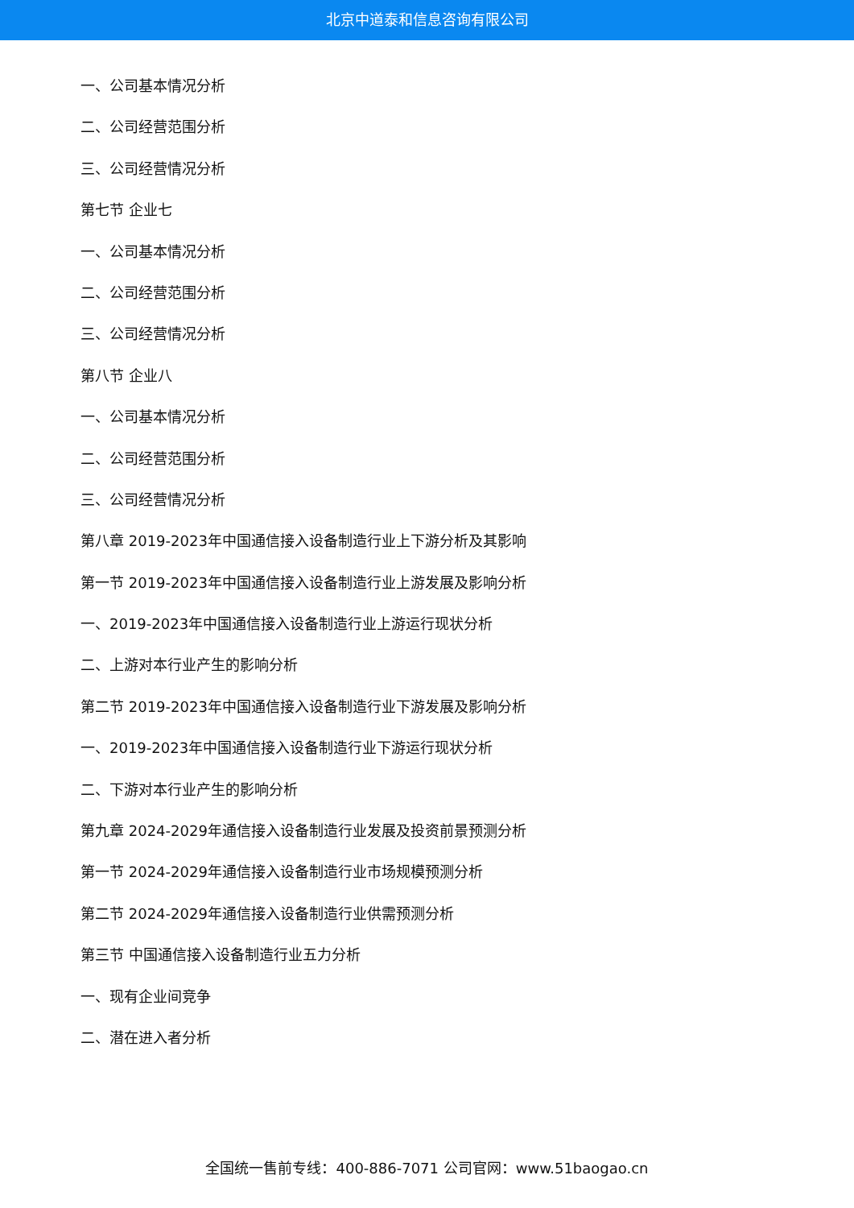北京中道泰和信息咨询有限公司
一、公司基本情况分析
二、公司经营范围分析
三、公司经营情况分析
第七节 企业七
一、公司基本情况分析
二、公司经营范围分析
三、公司经营情况分析
第八节 企业八
一、公司基本情况分析
二、公司经营范围分析
三、公司经营情况分析
第八章 2019-2023年中国通信接入设备制造行业上下游分析及其影响
第一节 2019-2023年中国通信接入设备制造行业上游发展及影响分析
一、2019-2023年中国通信接入设备制造行业上游运行现状分析
二、上游对本行业产生的影响分析
第二节 2019-2023年中国通信接入设备制造行业下游发展及影响分析
一、2019-2023年中国通信接入设备制造行业下游运行现状分析
二、下游对本行业产生的影响分析
第九章 2024-2029年通信接入设备制造行业发展及投资前景预测分析
第一节 2024-2029年通信接入设备制造行业市场规模预测分析
第二节 2024-2029年通信接入设备制造行业供需预测分析
第三节 中国通信接入设备制造行业五力分析
一、现有企业间竞争
二、潜在进入者分析
全国统一售前专线：400-886-7071 公司官网：www.51baogao.cn